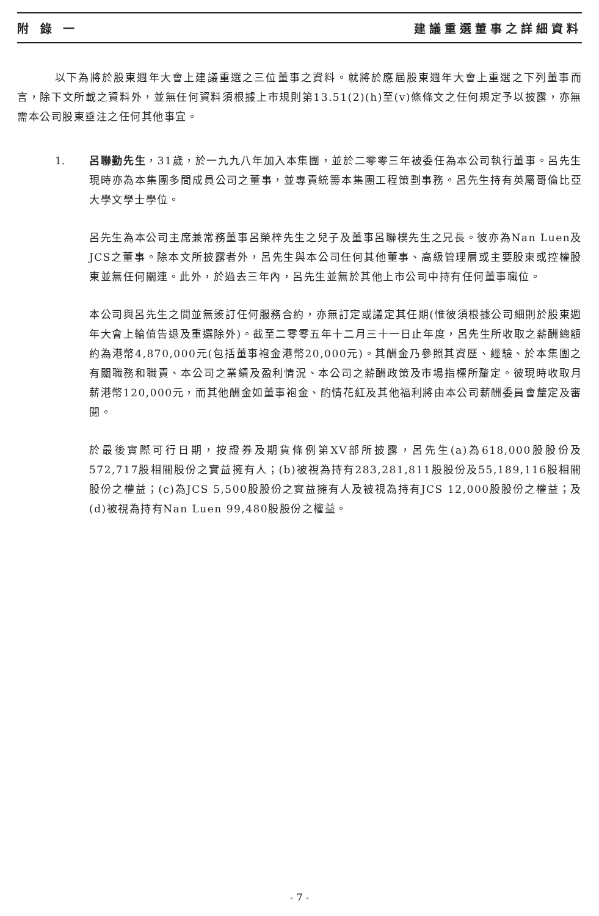附 錄 一 建議重選董事之詳細資料
以下為將於股東週年大會上建議重選之三位董事之資料。就將於應屆股東週年大會上重選之下列董事而言，除下文所載之資料外，並無任何資料須根據上市規則第13.51(2)(h)至(v)條條文之任何規定予以披露，亦無需本公司股東垂注之任何其他事宜。
1. 呂聯勤先生，31歲，於一九九八年加入本集團，並於二零零三年被委任為本公司執行董事。呂先生現時亦為本集團多間成員公司之董事，並專責統籌本集團工程策劃事務。呂先生持有英屬哥倫比亞大學文學士學位。
呂先生為本公司主席兼常務董事呂榮梓先生之兒子及董事呂聯樸先生之兄長。彼亦為Nan Luen及JCS之董事。除本文所披露者外，呂先生與本公司任何其他董事、高級管理層或主要股東或控權股東並無任何關連。此外，於過去三年內，呂先生並無於其他上市公司中持有任何董事職位。
本公司與呂先生之間並無簽訂任何服務合約，亦無訂定或議定其任期(惟彼須根據公司細則於股東週年大會上輪值告退及重選除外)。截至二零零五年十二月三十一日止年度，呂先生所收取之薪酬總額約為港幣4,870,000元(包括董事袍金港幣20,000元)。其酬金乃參照其資歷、經驗、於本集團之有關職務和職責、本公司之業績及盈利情況、本公司之薪酬政策及市場指標所釐定。彼現時收取月薪港幣120,000元，而其他酬金如董事袍金、酌情花紅及其他福利將由本公司薪酬委員會釐定及審閱。
於最後實際可行日期，按證券及期貨條例第XV部所披露，呂先生(a)為618,000股股份及572,717股相關股份之實益擁有人；(b)被視為持有283,281,811股股份及55,189,116股相關股份之權益；(c)為JCS 5,500股股份之實益擁有人及被視為持有JCS 12,000股股份之權益；及(d)被視為持有Nan Luen 99,480股股份之權益。
- 7 -